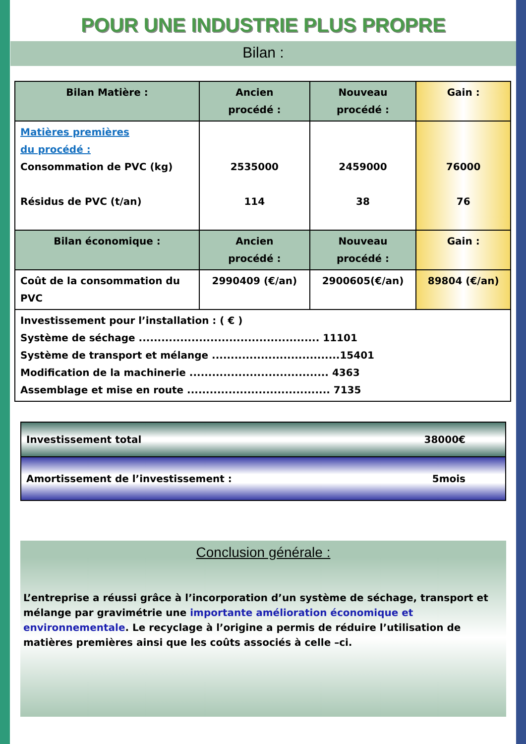POUR UNE INDUSTRIE PLUS PROPRE
Bilan :
| Bilan Matière : | Ancien procédé : | Nouveau procédé : | Gain : |
| --- | --- | --- | --- |
| Matières premières du procédé : Consommation de PVC (kg) Résidus de PVC (t/an) | 2535000 114 | 2459000 38 | 76000 76 |
| Bilan économique : | Ancien procédé : | Nouveau procédé : | Gain : |
| Coût de la consommation du PVC | 2990409 (€/an) | 2900605(€/an) | 89804 (€/an) |
| Investissement pour l’installation : ( € ) Système de séchage ................................................ 11101 Système de transport et mélange ..................................15401 Modification de la machinerie ..................................... 4363 Assemblage et mise en route ...................................... 7135 | | | |
Investissement total 38000€
Amortissement de l’investissement : 5mois
Conclusion générale :
L’entreprise a réussi grâce à l’incorporation d’un système de séchage, transport et mélange par gravimétrie une importante amélioration économique et environnementale. Le recyclage à l’origine a permis de réduire l’utilisation de matières premières ainsi que les coûts associés à celle –ci.